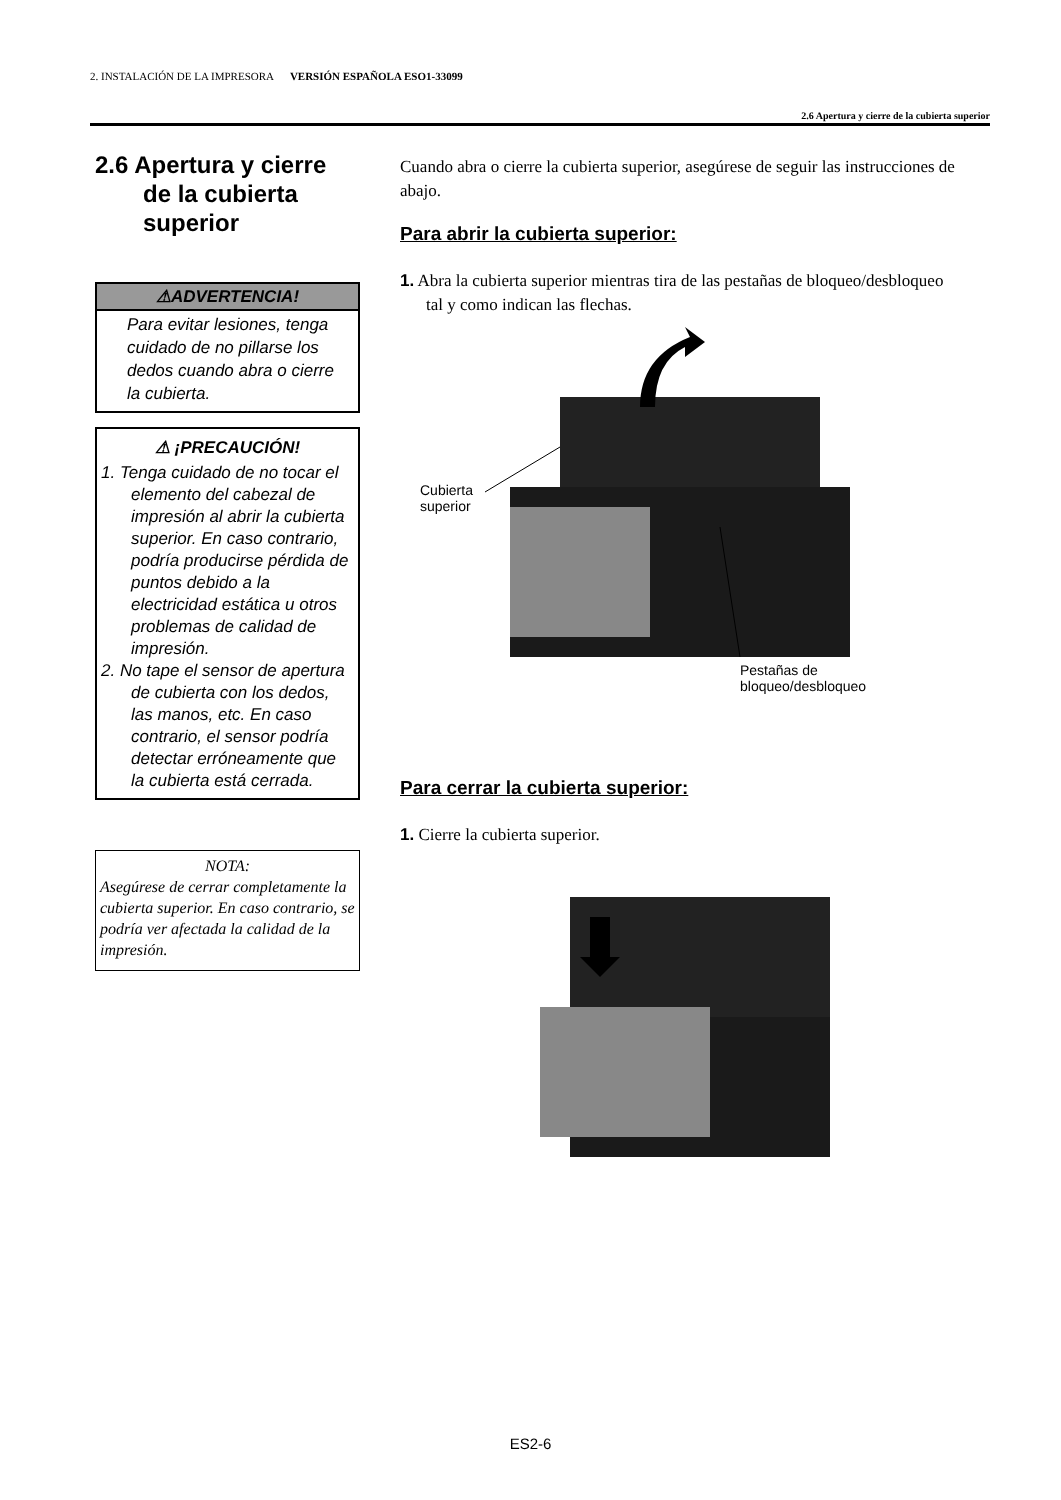2. INSTALACIÓN DE LA IMPRESORA VERSIÓN ESPAÑOLA ESO1-33099
2.6 Apertura y cierre de la cubierta superior
2.6 Apertura y cierre de la cubierta superior
⚠ADVERTENCIA!
Para evitar lesiones, tenga cuidado de no pillarse los dedos cuando abra o cierre la cubierta.
⚠ ¡PRECAUCIÓN!
1. Tenga cuidado de no tocar el elemento del cabezal de impresión al abrir la cubierta superior. En caso contrario, podría producirse pérdida de puntos debido a la electricidad estática u otros problemas de calidad de impresión.
2. No tape el sensor de apertura de cubierta con los dedos, las manos, etc. En caso contrario, el sensor podría detectar erróneamente que la cubierta está cerrada.
NOTA:
Asegúrese de cerrar completamente la cubierta superior. En caso contrario, se podría ver afectada la calidad de la impresión.
Cuando abra o cierre la cubierta superior, asegúrese de seguir las instrucciones de abajo.
Para abrir la cubierta superior:
1. Abra la cubierta superior mientras tira de las pestañas de bloqueo/desbloqueo tal y como indican las flechas.
Cubierta
superior
Pestañas de
bloqueo/desbloqueo
Para cerrar la cubierta superior:
1. Cierre la cubierta superior.
ES2-6